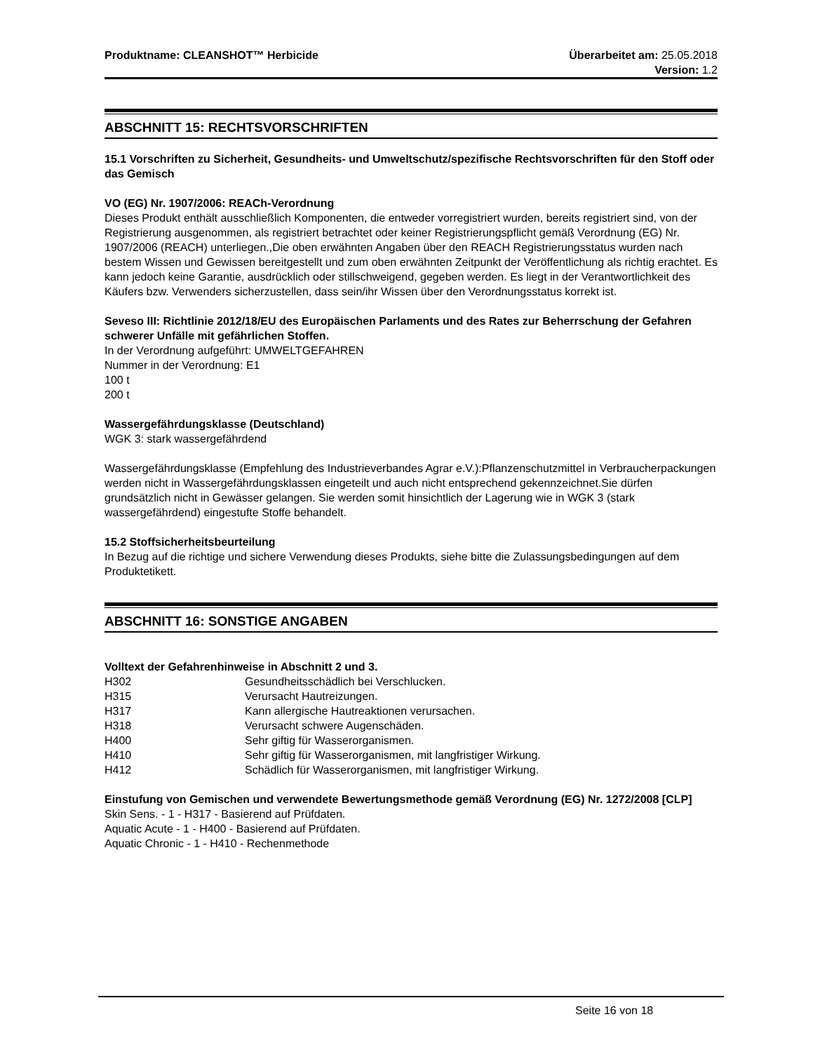Produktname: CLEANSHOT™ Herbicide
Überarbeitet am: 25.05.2018
Version: 1.2
ABSCHNITT 15: RECHTSVORSCHRIFTEN
15.1 Vorschriften zu Sicherheit, Gesundheits- und Umweltschutz/spezifische Rechtsvorschriften für den Stoff oder das Gemisch
VO (EG) Nr. 1907/2006: REACh-Verordnung
Dieses Produkt enthält ausschließlich Komponenten, die entweder vorregistriert wurden, bereits registriert sind, von der Registrierung ausgenommen, als registriert betrachtet oder keiner Registrierungspflicht gemäß Verordnung (EG) Nr. 1907/2006 (REACH) unterliegen.,Die oben erwähnten Angaben über den REACH Registrierungsstatus wurden nach bestem Wissen und Gewissen bereitgestellt und zum oben erwähnten Zeitpunkt der Veröffentlichung als richtig erachtet. Es kann jedoch keine Garantie, ausdrücklich oder stillschweigend, gegeben werden. Es liegt in der Verantwortlichkeit des Käufers bzw. Verwenders sicherzustellen, dass sein/ihr Wissen über den Verordnungsstatus korrekt ist.
Seveso III: Richtlinie 2012/18/EU des Europäischen Parlaments und des Rates zur Beherrschung der Gefahren schwerer Unfälle mit gefährlichen Stoffen.
In der Verordnung aufgeführt: UMWELTGEFAHREN
Nummer in der Verordnung: E1
100 t
200 t
Wassergefährdungsklasse (Deutschland)
WGK 3: stark wassergefährdend
Wassergefährdungsklasse (Empfehlung des Industrieverbandes Agrar e.V.):Pflanzenschutzmittel in Verbraucherpackungen werden nicht in Wassergefährdungsklassen eingeteilt und auch nicht entsprechend gekennzeichnet.Sie dürfen grundsätzlich nicht in Gewässer gelangen. Sie werden somit hinsichtlich der Lagerung wie in WGK 3 (stark wassergefährdend) eingestufte Stoffe behandelt.
15.2 Stoffsicherheitsbeurteilung
In Bezug auf die richtige und sichere Verwendung dieses Produkts, siehe bitte die Zulassungsbedingungen auf dem Produktetikett.
ABSCHNITT 16: SONSTIGE ANGABEN
Volltext der Gefahrenhinweise in Abschnitt 2 und 3.
H302 Gesundheitsschädlich bei Verschlucken.
H315 Verursacht Hautreizungen.
H317 Kann allergische Hautreaktionen verursachen.
H318 Verursacht schwere Augenschäden.
H400 Sehr giftig für Wasserorganismen.
H410 Sehr giftig für Wasserorganismen, mit langfristiger Wirkung.
H412 Schädlich für Wasserorganismen, mit langfristiger Wirkung.
Einstufung von Gemischen und verwendete Bewertungsmethode gemäß Verordnung (EG) Nr. 1272/2008 [CLP]
Skin Sens. - 1 - H317 - Basierend auf Prüfdaten.
Aquatic Acute - 1 - H400 - Basierend auf Prüfdaten.
Aquatic Chronic - 1 - H410 - Rechenmethode
Seite 16 von 18